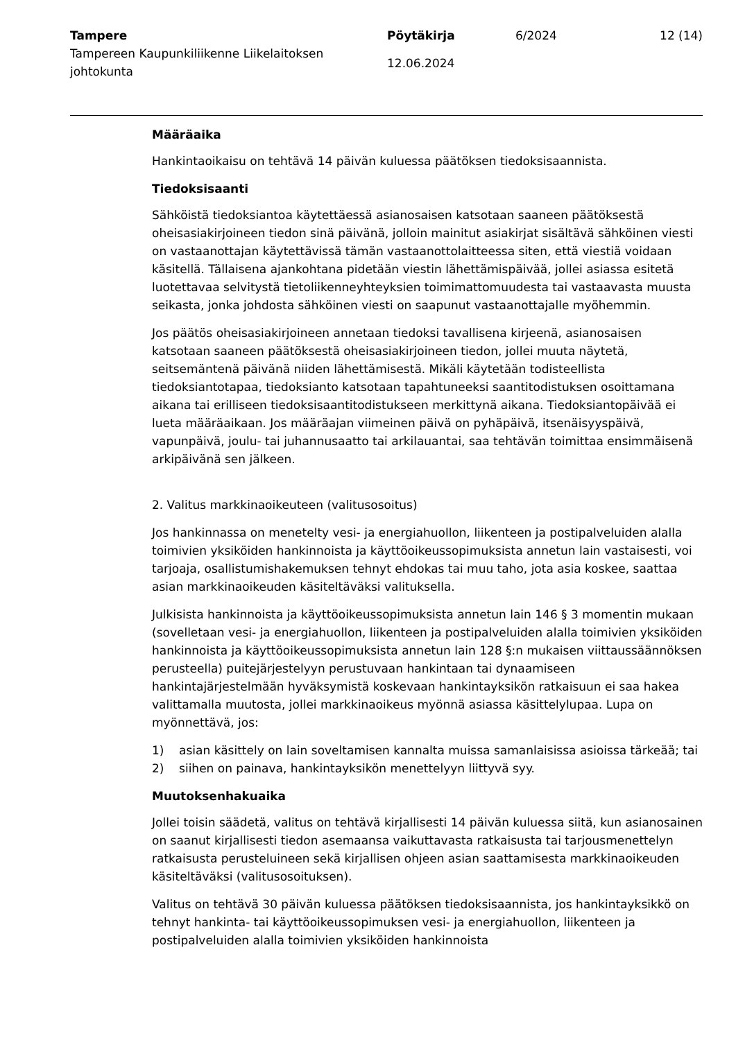Tampere
Tampereen Kaupunkiliikenne Liikelaitoksen johtokunta
Pöytäkirja
12.06.2024
6/2024 12 (14)
Määräaika
Hankintaoikaisu on tehtävä 14 päivän kuluessa päätöksen tiedoksisaannista.
Tiedoksisaanti
Sähköistä tiedoksiantoa käytettäessä asianosaisen katsotaan saaneen päätöksestä oheisasiakirjoineen tiedon sinä päivänä, jolloin mainitut asiakirjat sisältävä sähköinen viesti on vastaanottajan käytettävissä tämän vastaanottolaitteessa siten, että viestiä voidaan käsitellä. Tällaisena ajankohtana pidetään viestin lähettämispäivää, jollei asiassa esitetä luotettavaa selvitystä tietoliikenneyhteyksien toimimattomuudesta tai vastaavasta muusta seikasta, jonka johdosta sähköinen viesti on saapunut vastaanottajalle myöhemmin.
Jos päätös oheisasiakirjoineen annetaan tiedoksi tavallisena kirjeenä, asianosaisen katsotaan saaneen päätöksestä oheisasiakirjoineen tiedon, jollei muuta näytetä, seitsemäntenä päivänä niiden lähettämisestä. Mikäli käytetään todisteellista tiedoksiantotapaa, tiedoksianto katsotaan tapahtuneeksi saantitodistuksen osoittamana aikana tai erilliseen tiedoksisaantitodistukseen merkittynä aikana. Tiedoksiantopäivää ei lueta määräaikaan. Jos määräajan viimeinen päivä on pyhäpäivä, itsenäisyyspäivä, vapunpäivä, joulu- tai juhannusaatto tai arkilauantai, saa tehtävän toimittaa ensimmäisenä arkipäivänä sen jälkeen.
2. Valitus markkinaoikeuteen (valitusosoitus)
Jos hankinnassa on menetelty vesi- ja energiahuollon, liikenteen ja postipalveluiden alalla toimivien yksiköiden hankinnoista ja käyttöoikeussopimuksista annetun lain vastaisesti, voi tarjoaja, osallistumishakemuksen tehnyt ehdokas tai muu taho, jota asia koskee, saattaa asian markkinaoikeuden käsiteltäväksi valituksella.
Julkisista hankinnoista ja käyttöoikeussopimuksista annetun lain 146 § 3 momentin mukaan (sovelletaan vesi- ja energiahuollon, liikenteen ja postipalveluiden alalla toimivien yksiköiden hankinnoista ja käyttöoikeussopimuksista annetun lain 128 §:n mukaisen viittaussäännöksen perusteella) puitejärjestelyyn perustuvaan hankintaan tai dynaamiseen hankintajärjestelmään hyväksymistä koskevaan hankintayksikön ratkaisuun ei saa hakea valittamalla muutosta, jollei markkinaoikeus myönnä asiassa käsittelylupaa. Lupa on myönnettävä, jos:
1) asian käsittely on lain soveltamisen kannalta muissa samanlaisissa asioissa tärkeää; tai
2) siihen on painava, hankintayksikön menettelyyn liittyvä syy.
Muutoksenhakuaika
Jollei toisin säädetä, valitus on tehtävä kirjallisesti 14 päivän kuluessa siitä, kun asianosainen on saanut kirjallisesti tiedon asemaansa vaikuttavasta ratkaisusta tai tarjousmenettelyn ratkaisusta perusteluineen sekä kirjallisen ohjeen asian saattamisesta markkinaoikeuden käsiteltäväksi (valitusosoituksen).
Valitus on tehtävä 30 päivän kuluessa päätöksen tiedoksisaannista, jos hankintayksikkö on tehnyt hankinta- tai käyttöoikeussopimuksen vesi- ja energiahuollon, liikenteen ja postipalveluiden alalla toimivien yksiköiden hankinnoista